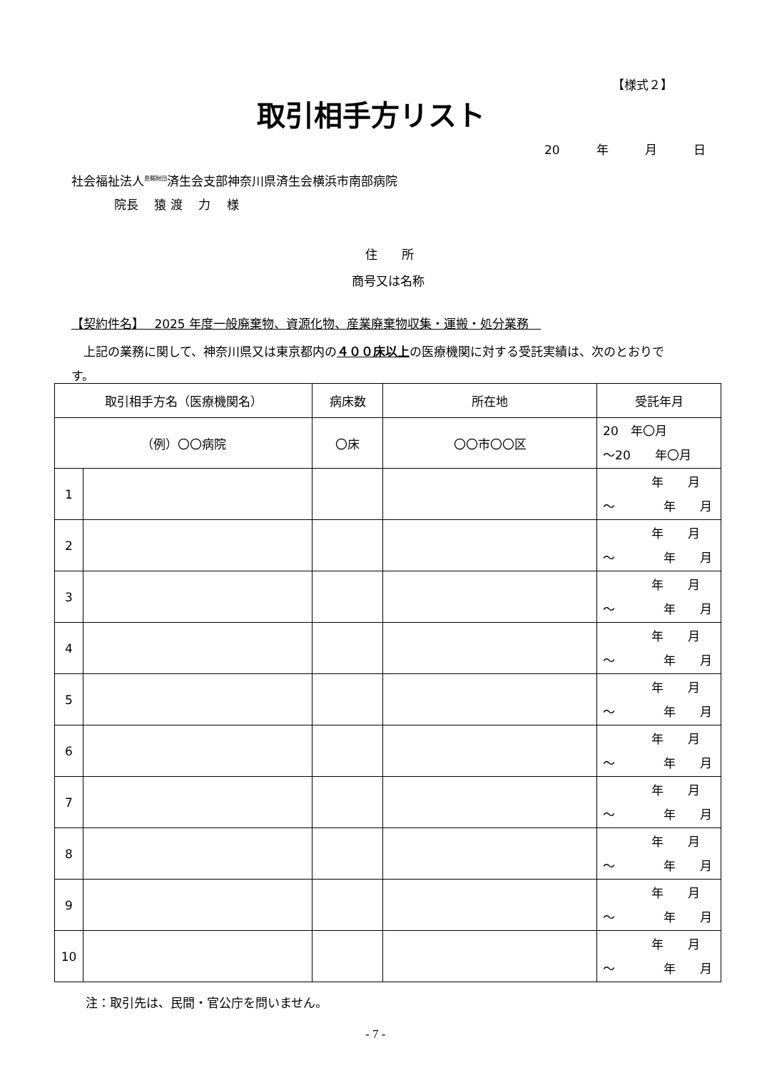【様式２】
取引相手方リスト
20　　　年　　　月　　　日
社会福祉法人<sup>恩賜財団</sup>済生会支部神奈川県済生会横浜市南部病院
院長　 猿 渡　 力　 様
住　　所
商号又は名称
【契約件名】　 2025 年度一般廃棄物、資源化物、産業廃棄物収集・運搬・処分業務　
　上記の業務に関して、神奈川県又は東京都内の４００床以上の医療機関に対する受託実績は、次のとおりです。
| 取引相手方名（医療機関名） | | 病床数 | 所在地 | 受託年月 |
| --- | --- | --- | --- | --- |
| （例）〇〇病院 | | 〇床 | 〇〇市〇〇区 | 20 年〇月 ～20 年〇月 |
| 1 | | | | 年 月 ～ 年 月 |
| 2 | | | | 年 月 ～ 年 月 |
| 3 | | | | 年 月 ～ 年 月 |
| 4 | | | | 年 月 ～ 年 月 |
| 5 | | | | 年 月 ～ 年 月 |
| 6 | | | | 年 月 ～ 年 月 |
| 7 | | | | 年 月 ～ 年 月 |
| 8 | | | | 年 月 ～ 年 月 |
| 9 | | | | 年 月 ～ 年 月 |
| 10 | | | | 年 月 ～ 年 月 |
注：取引先は、民間・官公庁を問いません。
- 7 -